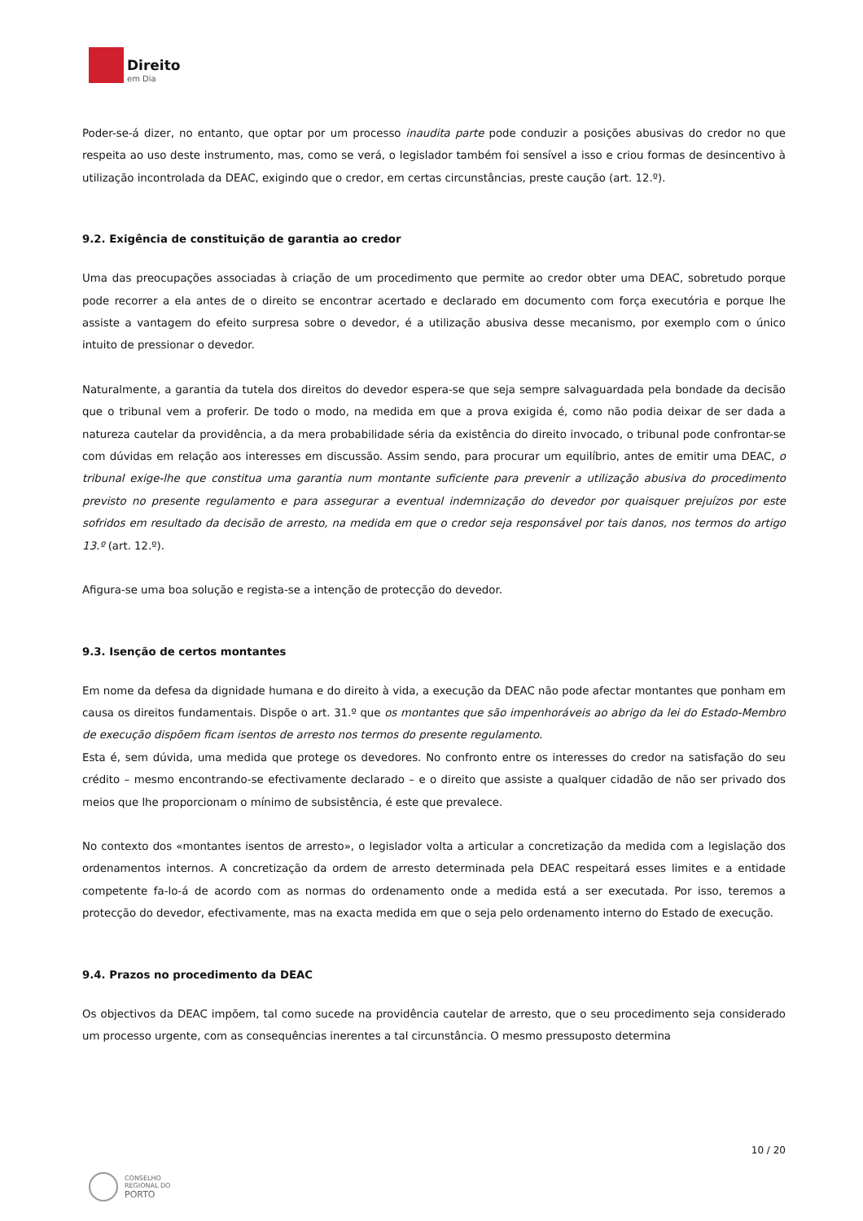Direito
em Dia
Poder-se-á dizer, no entanto, que optar por um processo inaudita parte pode conduzir a posições abusivas do credor no que respeita ao uso deste instrumento, mas, como se verá, o legislador também foi sensível a isso e criou formas de desincentivo à utilização incontrolada da DEAC, exigindo que o credor, em certas circunstâncias, preste caução (art. 12.º).
9.2. Exigência de constituição de garantia ao credor
Uma das preocupações associadas à criação de um procedimento que permite ao credor obter uma DEAC, sobretudo porque pode recorrer a ela antes de o direito se encontrar acertado e declarado em documento com força executória e porque lhe assiste a vantagem do efeito surpresa sobre o devedor, é a utilização abusiva desse mecanismo, por exemplo com o único intuito de pressionar o devedor.
Naturalmente, a garantia da tutela dos direitos do devedor espera-se que seja sempre salvaguardada pela bondade da decisão que o tribunal vem a proferir. De todo o modo, na medida em que a prova exigida é, como não podia deixar de ser dada a natureza cautelar da providência, a da mera probabilidade séria da existência do direito invocado, o tribunal pode confrontar-se com dúvidas em relação aos interesses em discussão. Assim sendo, para procurar um equilíbrio, antes de emitir uma DEAC, o tribunal exige-lhe que constitua uma garantia num montante suficiente para prevenir a utilização abusiva do procedimento previsto no presente regulamento e para assegurar a eventual indemnização do devedor por quaisquer prejuízos por este sofridos em resultado da decisão de arresto, na medida em que o credor seja responsável por tais danos, nos termos do artigo 13.º (art. 12.º).
Afigura-se uma boa solução e regista-se a intenção de protecção do devedor.
9.3. Isenção de certos montantes
Em nome da defesa da dignidade humana e do direito à vida, a execução da DEAC não pode afectar montantes que ponham em causa os direitos fundamentais. Dispõe o art. 31.º que os montantes que são impenhoráveis ao abrigo da lei do Estado-Membro de execução dispõem ficam isentos de arresto nos termos do presente regulamento.
Esta é, sem dúvida, uma medida que protege os devedores. No confronto entre os interesses do credor na satisfação do seu crédito – mesmo encontrando-se efectivamente declarado – e o direito que assiste a qualquer cidadão de não ser privado dos meios que lhe proporcionam o mínimo de subsistência, é este que prevalece.
No contexto dos «montantes isentos de arresto», o legislador volta a articular a concretização da medida com a legislação dos ordenamentos internos. A concretização da ordem de arresto determinada pela DEAC respeitará esses limites e a entidade competente fa-lo-á de acordo com as normas do ordenamento onde a medida está a ser executada. Por isso, teremos a protecção do devedor, efectivamente, mas na exacta medida em que o seja pelo ordenamento interno do Estado de execução.
9.4. Prazos no procedimento da DEAC
Os objectivos da DEAC impõem, tal como sucede na providência cautelar de arresto, que o seu procedimento seja considerado um processo urgente, com as consequências inerentes a tal circunstância. O mesmo pressuposto determina
10 / 20
CONSELHO
REGIONAL DO
PORTO